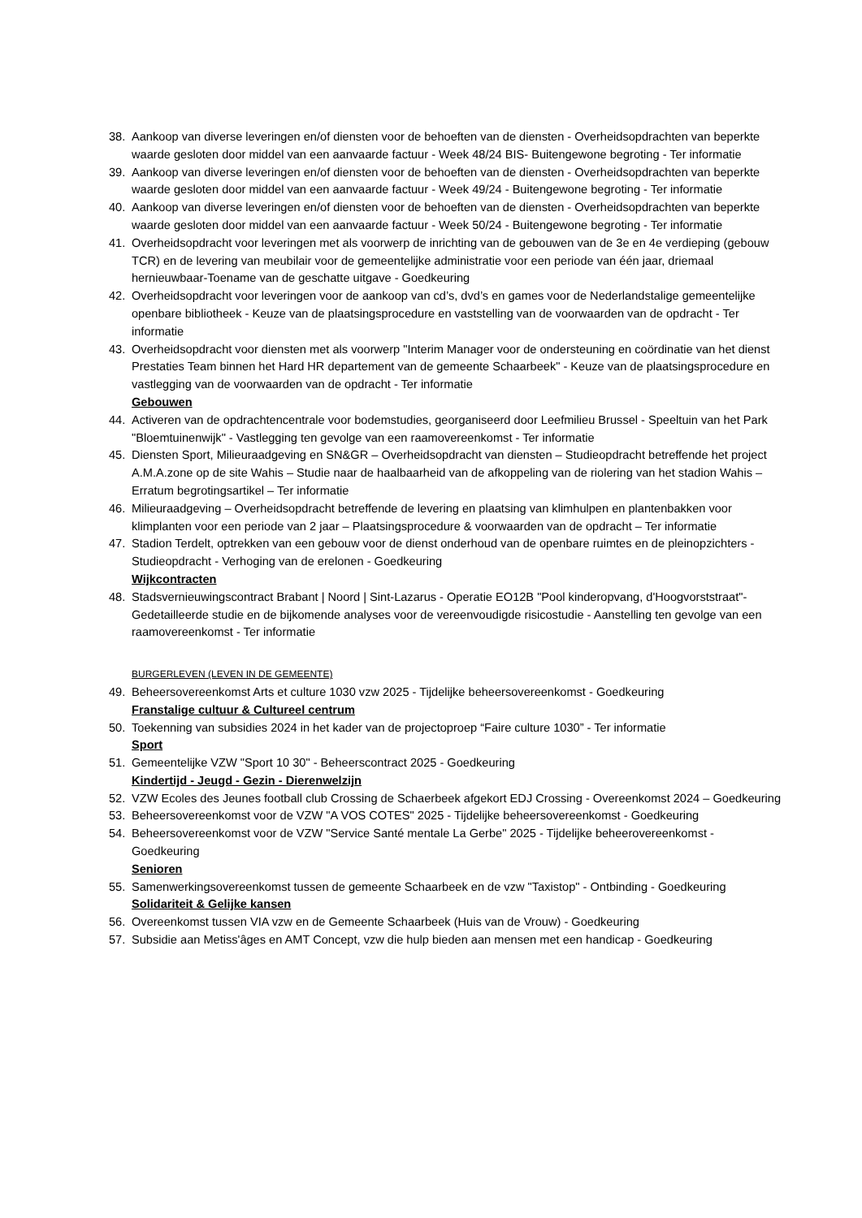38. Aankoop van diverse leveringen en/of diensten voor de behoeften van de diensten - Overheidsopdrachten van beperkte waarde gesloten door middel van een aanvaarde factuur - Week 48/24 BIS- Buitengewone begroting - Ter informatie
39. Aankoop van diverse leveringen en/of diensten voor de behoeften van de diensten - Overheidsopdrachten van beperkte waarde gesloten door middel van een aanvaarde factuur - Week 49/24 - Buitengewone begroting - Ter informatie
40. Aankoop van diverse leveringen en/of diensten voor de behoeften van de diensten - Overheidsopdrachten van beperkte waarde gesloten door middel van een aanvaarde factuur - Week 50/24 - Buitengewone begroting - Ter informatie
41. Overheidsopdracht voor leveringen met als voorwerp de inrichting van de gebouwen van de 3e en 4e verdieping (gebouw TCR) en de levering van meubilair voor de gemeentelijke administratie voor een periode van één jaar, driemaal hernieuwbaar-Toename van de geschatte uitgave - Goedkeuring
42. Overheidsopdracht voor leveringen voor de aankoop van cd’s, dvd’s en games voor de Nederlandstalige gemeentelijke openbare bibliotheek - Keuze van de plaatsingsprocedure en vaststelling van de voorwaarden van de opdracht - Ter informatie
43. Overheidsopdracht voor diensten met als voorwerp "Interim Manager voor de ondersteuning en coördinatie van het dienst Prestaties Team binnen het Hard HR departement van de gemeente Schaarbeek" - Keuze van de plaatsingsprocedure en vastlegging van de voorwaarden van de opdracht - Ter informatie
Gebouwen
44. Activeren van de opdrachtencentrale voor bodemstudies, georganiseerd door Leefmilieu Brussel - Speeltuin van het Park "Bloemtuinenwijk" - Vastlegging ten gevolge van een raamovereenkomst - Ter informatie
45. Diensten Sport, Milieuraadgeving en SN&GR – Overheidsopdracht van diensten – Studieopdracht betreffende het project A.M.A.zone op de site Wahis – Studie naar de haalbaarheid van de afkoppeling van de riolering van het stadion Wahis – Erratum begrotingsartikel – Ter informatie
46. Milieuraadgeving – Overheidsopdracht betreffende de levering en plaatsing van klimhulpen en plantenbakken voor klimplanten voor een periode van 2 jaar – Plaatsingsprocedure & voorwaarden van de opdracht – Ter informatie
47. Stadion Terdelt, optrekken van een gebouw voor de dienst onderhoud van de openbare ruimtes en de pleinopzichters - Studieopdracht - Verhoging van de erelonen - Goedkeuring
Wijkcontracten
48. Stadsvernieuwingscontract Brabant | Noord | Sint-Lazarus - Operatie EO12B "Pool kinderopvang, d'Hoogvorststraat"- Gedetailleerde studie en de bijkomende analyses voor de vereenvoudigde risicostudie - Aanstelling ten gevolge van een raamovereenkomst - Ter informatie
BURGERLEVEN (LEVEN IN DE GEMEENTE)
49. Beheersovereenkomst Arts et culture 1030 vzw 2025 - Tijdelijke beheersovereenkomst - Goedkeuring
Franstalige cultuur & Cultureel centrum
50. Toekenning van subsidies 2024 in het kader van de projectoproep “Faire culture 1030” - Ter informatie
Sport
51. Gemeentelijke VZW "Sport 10 30" - Beheerscontract 2025 - Goedkeuring
Kindertijd - Jeugd - Gezin - Dierenwelzijn
52. VZW Ecoles des Jeunes football club Crossing de Schaerbeek afgekort EDJ Crossing - Overeenkomst 2024 – Goedkeuring
53. Beheersovereenkomst voor de VZW "A VOS COTES" 2025 - Tijdelijke beheersovereenkomst - Goedkeuring
54. Beheersovereenkomst voor de VZW "Service Santé mentale La Gerbe" 2025 - Tijdelijke beheerovereenkomst - Goedkeuring
Senioren
55. Samenwerkingsovereenkomst tussen de gemeente Schaarbeek en de vzw "Taxistop" - Ontbinding - Goedkeuring
Solidariteit & Gelijke kansen
56. Overeenkomst tussen VIA vzw en de Gemeente Schaarbeek (Huis van de Vrouw) - Goedkeuring
57. Subsidie aan Metiss'âges en AMT Concept, vzw die hulp bieden aan mensen met een handicap - Goedkeuring